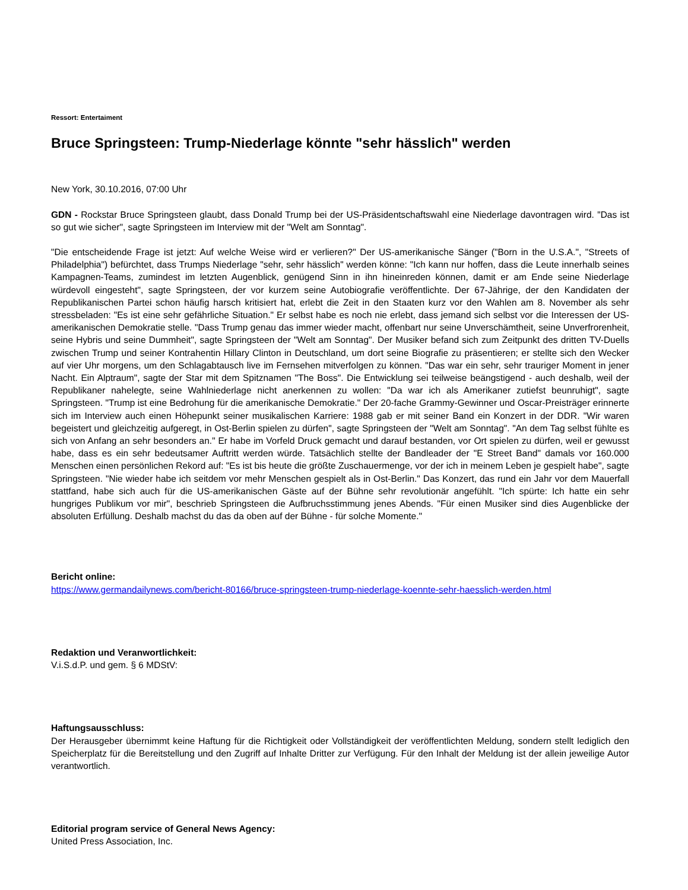Ressort: Entertaiment
Bruce Springsteen: Trump-Niederlage könnte "sehr hässlich" werden
New York, 30.10.2016, 07:00 Uhr
GDN - Rockstar Bruce Springsteen glaubt, dass Donald Trump bei der US-Präsidentschaftswahl eine Niederlage davontragen wird. "Das ist so gut wie sicher", sagte Springsteen im Interview mit der "Welt am Sonntag".
"Die entscheidende Frage ist jetzt: Auf welche Weise wird er verlieren?" Der US-amerikanische Sänger ("Born in the U.S.A.", "Streets of Philadelphia") befürchtet, dass Trumps Niederlage "sehr, sehr hässlich" werden könne: "Ich kann nur hoffen, dass die Leute innerhalb seines Kampagnen-Teams, zumindest im letzten Augenblick, genügend Sinn in ihn hineinreden können, damit er am Ende seine Niederlage würdevoll eingesteht", sagte Springsteen, der vor kurzem seine Autobiografie veröffentlichte. Der 67-Jährige, der den Kandidaten der Republikanischen Partei schon häufig harsch kritisiert hat, erlebt die Zeit in den Staaten kurz vor den Wahlen am 8. November als sehr stressbeladen: "Es ist eine sehr gefährliche Situation." Er selbst habe es noch nie erlebt, dass jemand sich selbst vor die Interessen der US-amerikanischen Demokratie stelle. "Dass Trump genau das immer wieder macht, offenbart nur seine Unverschämtheit, seine Unverfrorenheit, seine Hybris und seine Dummheit", sagte Springsteen der "Welt am Sonntag". Der Musiker befand sich zum Zeitpunkt des dritten TV-Duells zwischen Trump und seiner Kontrahentin Hillary Clinton in Deutschland, um dort seine Biografie zu präsentieren; er stellte sich den Wecker auf vier Uhr morgens, um den Schlagabtausch live im Fernsehen mitverfolgen zu können. "Das war ein sehr, sehr trauriger Moment in jener Nacht. Ein Alptraum", sagte der Star mit dem Spitznamen "The Boss". Die Entwicklung sei teilweise beängstigend - auch deshalb, weil der Republikaner nahelegte, seine Wahlniederlage nicht anerkennen zu wollen: "Da war ich als Amerikaner zutiefst beunruhigt", sagte Springsteen. "Trump ist eine Bedrohung für die amerikanische Demokratie." Der 20-fache Grammy-Gewinner und Oscar-Preisträger erinnerte sich im Interview auch einen Höhepunkt seiner musikalischen Karriere: 1988 gab er mit seiner Band ein Konzert in der DDR. "Wir waren begeistert und gleichzeitig aufgeregt, in Ost-Berlin spielen zu dürfen", sagte Springsteen der "Welt am Sonntag". "An dem Tag selbst fühlte es sich von Anfang an sehr besonders an." Er habe im Vorfeld Druck gemacht und darauf bestanden, vor Ort spielen zu dürfen, weil er gewusst habe, dass es ein sehr bedeutsamer Auftritt werden würde. Tatsächlich stellte der Bandleader der "E Street Band" damals vor 160.000 Menschen einen persönlichen Rekord auf: "Es ist bis heute die größte Zuschauermenge, vor der ich in meinem Leben je gespielt habe", sagte Springsteen. "Nie wieder habe ich seitdem vor mehr Menschen gespielt als in Ost-Berlin." Das Konzert, das rund ein Jahr vor dem Mauerfall stattfand, habe sich auch für die US-amerikanischen Gäste auf der Bühne sehr revolutionär angefühlt. "Ich spürte: Ich hatte ein sehr hungriges Publikum vor mir", beschrieb Springsteen die Aufbruchsstimmung jenes Abends. "Für einen Musiker sind dies Augenblicke der absoluten Erfüllung. Deshalb machst du das da oben auf der Bühne - für solche Momente."
Bericht online:
https://www.germandailynews.com/bericht-80166/bruce-springsteen-trump-niederlage-koennte-sehr-haesslich-werden.html
Redaktion und Veranwortlichkeit:
V.i.S.d.P. und gem. § 6 MDStV:
Haftungsausschluss:
Der Herausgeber übernimmt keine Haftung für die Richtigkeit oder Vollständigkeit der veröffentlichten Meldung, sondern stellt lediglich den Speicherplatz für die Bereitstellung und den Zugriff auf Inhalte Dritter zur Verfügung. Für den Inhalt der Meldung ist der allein jeweilige Autor verantwortlich.
Editorial program service of General News Agency:
United Press Association, Inc.